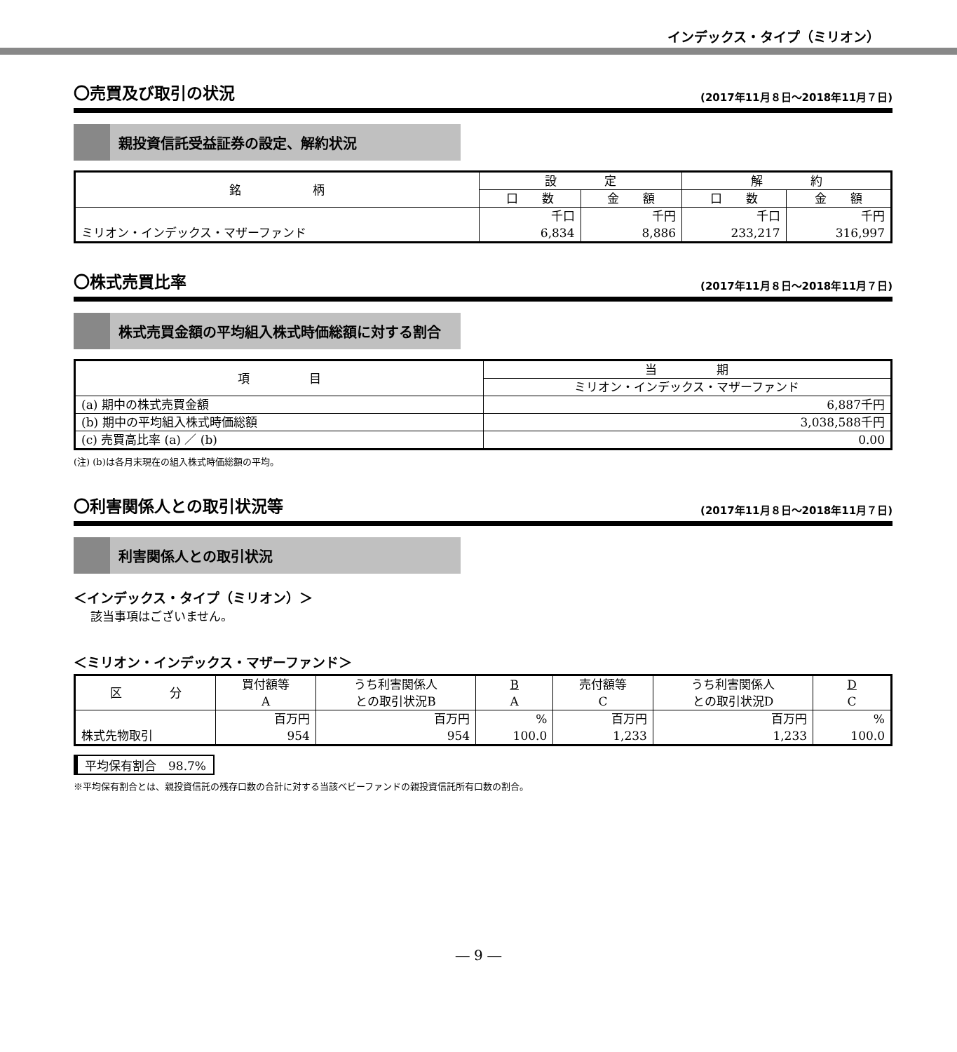インデックス・タイプ（ミリオン）
〇売買及び取引の状況
(2017年11月８日～2018年11月７日)
親投資信託受益証券の設定、解約状況
| 銘 柄 | 設 定 | | 解 約 | |
| --- | --- | --- | --- | --- |
| | 口 数 | 金 額 | 口 数 | 金 額 |
| ミリオン・インデックス・マザーファンド | 千口 6,834 | 千円 8,886 | 千口 233,217 | 千円 316,997 |
〇株式売買比率
(2017年11月８日～2018年11月７日)
株式売買金額の平均組入株式時価総額に対する割合
| 項 目 | 当 期 |
| --- | --- |
| | ミリオン・インデックス・マザーファンド |
| (a) 期中の株式売買金額 | 6,887千円 |
| (b) 期中の平均組入株式時価総額 | 3,038,588千円 |
| (c) 売買高比率 (a) ／ (b) | 0.00 |
(注) (b)は各月末現在の組入株式時価総額の平均。
〇利害関係人との取引状況等
(2017年11月８日～2018年11月７日)
利害関係人との取引状況
＜インデックス・タイプ（ミリオン）＞
該当事項はございません。
＜ミリオン・インデックス・マザーファンド＞
| 区 分 | 買付額等 A | うち利害関係人 との取引状況B | B A | 売付額等 C | うち利害関係人 との取引状況D | D C |
| --- | --- | --- | --- | --- | --- | --- |
| 株式先物取引 | 百万円 954 | 百万円 954 | % 100.0 | 百万円 1,233 | 百万円 1,233 | % 100.0 |
平均保有割合　98.7%
※平均保有割合とは、親投資信託の残存口数の合計に対する当該ベビーファンドの親投資信託所有口数の割合。
― 9 ―